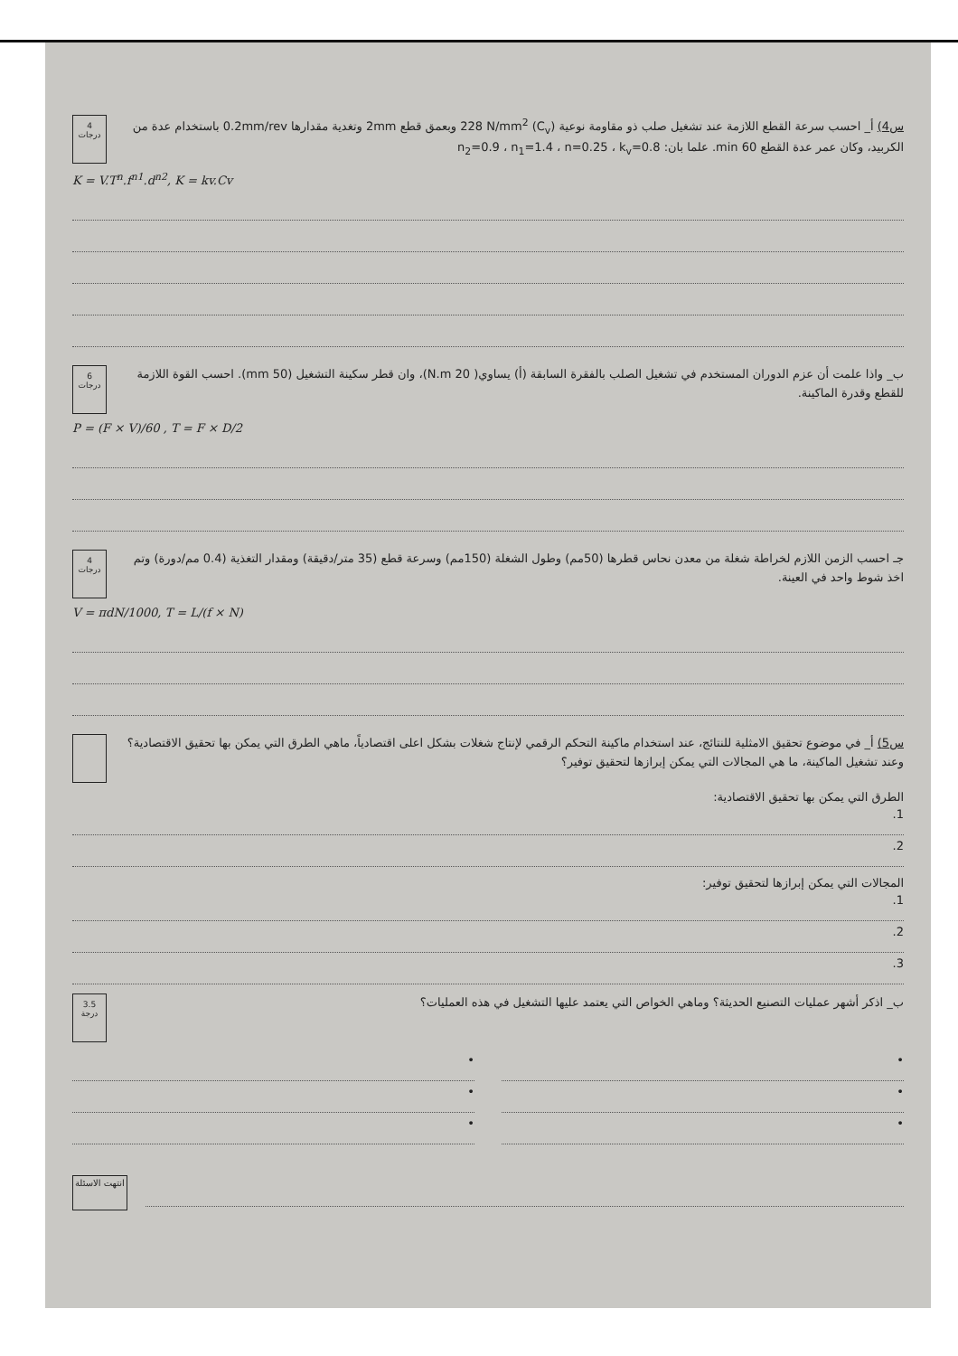س4) أ_ احسب سرعة القطع اللازمة عند تشغيل صلب ذو مقاومة نوعية (C<sub>v</sub>) 228 N/mm<sup>2</sup> وبعمق قطع 2mm وتغدية مقدارها 0.2mm/rev باستخدام عدة من الكربيد، وكان عمر عدة القطع 60 min. علما بان: n<sub>2</sub>=0.9 ، n<sub>1</sub>=1.4 ، n=0.25 ، k<sub>v</sub>=0.8
4 درجات
K = V.T<sup>n</sup>.f<sup>n1</sup>.d<sup>n2</sup>, K = kv.Cv
ب_ واذا علمت أن عزم الدوران المستخدم في تشغيل الصلب بالفقرة السابقة (أ) يساوي( 20 N.m)، وان قطر سكينة التشغيل (50 mm). احسب القوة اللازمة للقطع وقدرة الماكينة.
6 درجات
P = (F × V)/60 , T = F × D/2
جـ احسب الزمن اللازم لخراطة شغلة من معدن نحاس قطرها (50مم) وطول الشغلة (150مم) وسرعة قطع (35 متر/دقيقة) ومقدار التغذية (0.4 مم/دورة) وتم اخذ شوط واحد في العينة.
4 درجات
V = πdN/1000, T = L/(f × N)
س5) أ_ في موضوع تحقيق الامثلية للنتائج، عند استخدام ماكينة التحكم الرقمي لإنتاج شغلات بشكل اعلى اقتصادياً، ماهي الطرق التي يمكن بها تحقيق الاقتصادية؟ وعند تشغيل الماكينة، ما هي المجالات التي يمكن إبرازها لتحقيق توفير؟
الطرق التي يمكن بها تحقيق الاقتصادية:
1.
2.
المجالات التي يمكن إبرازها لتحقيق توفير:
1.
2.
3.
ب_ اذكر أشهر عمليات التصنيع الحديثة؟ وماهي الخواص التي يعتمد عليها التشغيل في هذه العمليات؟
3.5 درجة
•
•
•
•
•
•
انتهت الاسئلة